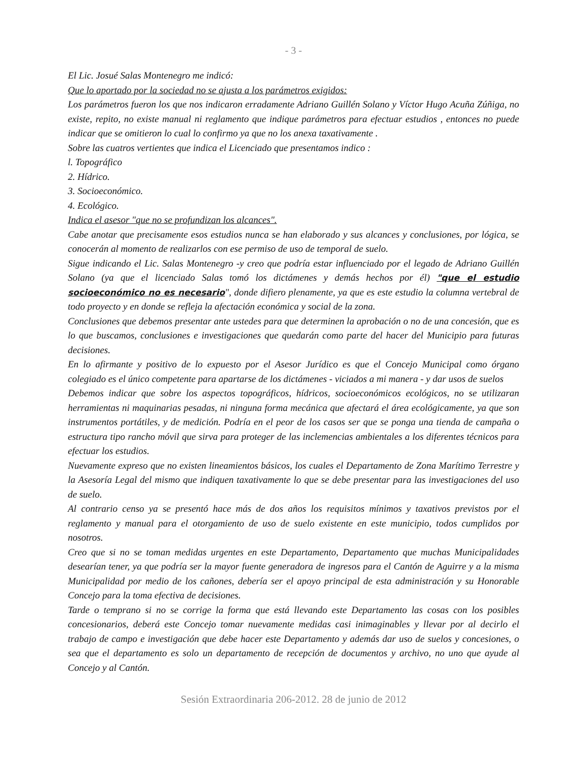- 3 -
El Lic. Josué Salas Montenegro me indicó:
Que lo aportado por la sociedad no se ajusta a los parámetros exigidos:
Los parámetros fueron los que nos indicaron erradamente Adriano Guillén Solano y Víctor Hugo Acuña Zúñiga, no existe, repito, no existe manual ni reglamento que indique parámetros para efectuar estudios , entonces no puede indicar que se omitieron lo cual lo confirmo ya que no los anexa taxativamente .
Sobre las cuatros vertientes que indica el Licenciado que presentamos indico :
l. Topográfico
2. Hídrico.
3. Socioeconómico.
4. Ecológico.
Indica el asesor "que no se profundizan los alcances".
Cabe anotar que precisamente esos estudios nunca se han elaborado y sus alcances y conclusiones, por lógica, se conocerán al momento de realizarlos con ese permiso de uso de temporal de suelo.
Sigue indicando el Lic. Salas Montenegro -y creo que podría estar influenciado por el legado de Adriano Guillén Solano (ya que el licenciado Salas tomó los dictámenes y demás hechos por él) "que el estudio socioeconómico no es necesario", donde difiero plenamente, ya que es este estudio la columna vertebral de todo proyecto y en donde se refleja la afectación económica y social de la zona.
Conclusiones que debemos presentar ante ustedes para que determinen la aprobación o no de una concesión, que es lo que buscamos, conclusiones e investigaciones que quedarán como parte del hacer del Municipio para futuras decisiones.
En lo afirmante y positivo de lo expuesto por el Asesor Jurídico es que el Concejo Municipal como órgano colegiado es el único competente para apartarse de los dictámenes - viciados a mi manera - y dar usos de suelos
Debemos indicar que sobre los aspectos topográficos, hídricos, socioeconómicos ecológicos, no se utilizaran herramientas ni maquinarias pesadas, ni ninguna forma mecánica que afectará el área ecológicamente, ya que son instrumentos portátiles, y de medición. Podría en el peor de los casos ser que se ponga una tienda de campaña o estructura tipo rancho móvil que sirva para proteger de las inclemencias ambientales a los diferentes técnicos para efectuar los estudios.
Nuevamente expreso que no existen lineamientos básicos, los cuales el Departamento de Zona Marítimo Terrestre y la Asesoría Legal del mismo que indiquen taxativamente lo que se debe presentar para las investigaciones del uso de suelo.
Al contrario censo ya se presentó hace más de dos años los requisitos mínimos y taxativos previstos por el reglamento y manual para el otorgamiento de uso de suelo existente en este municipio, todos cumplidos por nosotros.
Creo que si no se toman medidas urgentes en este Departamento, Departamento que muchas Municipalidades desearían tener, ya que podría ser la mayor fuente generadora de ingresos para el Cantón de Aguirre y a la misma Municipalidad por medio de los cañones, debería ser el apoyo principal de esta administración y su Honorable Concejo para la toma efectiva de decisiones.
Tarde o temprano si no se corrige la forma que está llevando este Departamento las cosas con los posibles concesionarios, deberá este Concejo tomar nuevamente medidas casi inimaginables y llevar por al decirlo el trabajo de campo e investigación que debe hacer este Departamento y además dar uso de suelos y concesiones, o sea que el departamento es solo un departamento de recepción de documentos y archivo, no uno que ayude al Concejo y al Cantón.
Sesión Extraordinaria 206-2012. 28 de junio de 2012